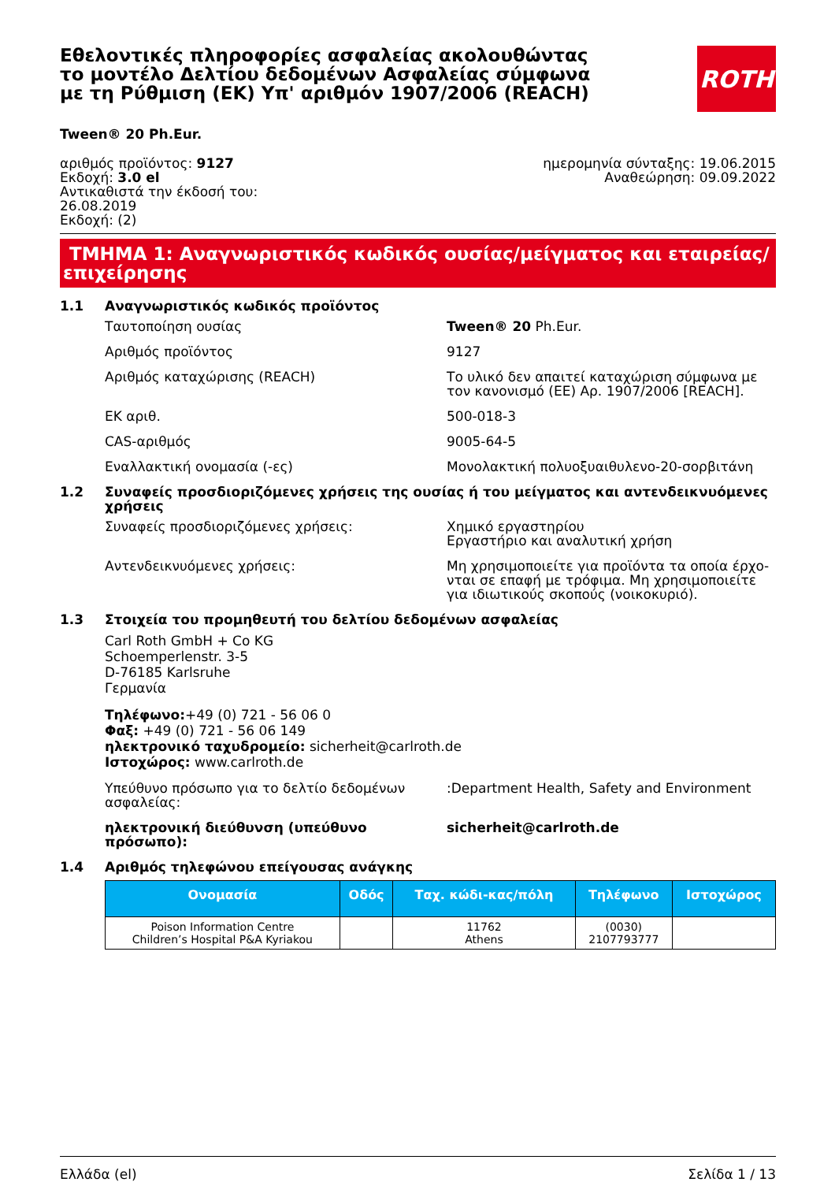Εθελοντικές πληροφορίες ασφαλείας ακολουθώντας το μοντέλο Δελτίου δεδομένων Ασφαλείας σύμφωνα με τη Ρύθμιση (ΕΚ) Υπ' αριθμόν 1907/2006 (REACH)
ROTH
Tween® 20 Ph.Eur.
αριθμός προϊόντος: 9127
Εκδοχή: 3.0 el
Αντικαθιστά την έκδοσή του:
26.08.2019
Εκδοχή: (2)
ημερομηνία σύνταξης: 19.06.2015
Αναθεώρηση: 09.09.2022
ΤΜΗΜΑ 1: Αναγνωριστικός κωδικός ουσίας/μείγματος και εταιρείας/ επιχείρησης
1.1 Αναγνωριστικός κωδικός προϊόντος
Ταυτοποίηση ουσίας Tween® 20 Ph.Eur.
Αριθμός προϊόντος 9127
Αριθμός καταχώρισης (REACH) Το υλικό δεν απαιτεί καταχώριση σύμφωνα με τον κανονισμό (ΕΕ) Αρ. 1907/2006 [REACH].
ΕΚ αριθ. 500-018-3
CAS-αριθμός 9005-64-5
Εναλλακτική ονομασία (-ες) Μονολακτική πολυοξυαιθυλενο-20-σορβιτάνη
1.2 Συναφείς προσδιοριζόμενες χρήσεις της ουσίας ή του μείγματος και αντενδεικνυόμενες χρήσεις
Συναφείς προσδιοριζόμενες χρήσεις: Χημικό εργαστηρίου
Εργαστήριο και αναλυτική χρήση
Αντενδεικνυόμενες χρήσεις: Μη χρησιμοποιείτε για προϊόντα τα οποία έρχο-νται σε επαφή με τρόφιμα. Μη χρησιμοποιείτε για ιδιωτικούς σκοπούς (νοικοκυριό).
1.3 Στοιχεία του προμηθευτή του δελτίου δεδομένων ασφαλείας
Carl Roth GmbH + Co KG
Schoemperlenstr. 3-5
D-76185 Karlsruhe
Γερμανία
Τηλέφωνο:+49 (0) 721 - 56 06 0
Φαξ: +49 (0) 721 - 56 06 149
ηλεκτρονικό ταχυδρομείο: sicherheit@carlroth.de
Ιστοχώρος: www.carlroth.de
Υπεύθυνο πρόσωπο για το δελτίο δεδομένων ασφαλείας:
:Department Health, Safety and Environment
ηλεκτρονική διεύθυνση (υπεύθυνο πρόσωπο): sicherheit@carlroth.de
1.4 Αριθμός τηλεφώνου επείγουσας ανάγκης
| Ονομασία | Οδός | Ταχ. κώδι-κας/πόλη | Τηλέφωνο | Ιστοχώρος |
| --- | --- | --- | --- | --- |
| Poison Information Centre Children’s Hospital P&A Kyriakou | | 11762 Athens | (0030) 2107793777 | |
Ελλάδα (el) Σελίδα 1 / 13